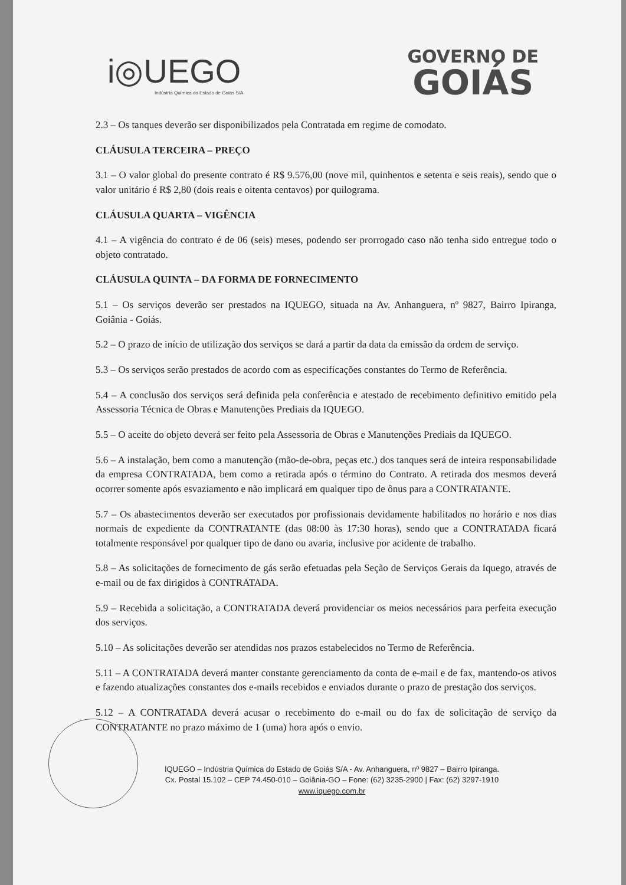i◎UEGO
Indústria Química do Estado de Goiás S/A
GOVERNO DE
GOIÁS
2.3 – Os tanques deverão ser disponibilizados pela Contratada em regime de comodato.
CLÁUSULA TERCEIRA – PREÇO
3.1 – O valor global do presente contrato é R$ 9.576,00 (nove mil, quinhentos e setenta e seis reais), sendo que o valor unitário é R$ 2,80 (dois reais e oitenta centavos) por quilograma.
CLÁUSULA QUARTA – VIGÊNCIA
4.1 – A vigência do contrato é de 06 (seis) meses, podendo ser prorrogado caso não tenha sido entregue todo o objeto contratado.
CLÁUSULA QUINTA – DA FORMA DE FORNECIMENTO
5.1 – Os serviços deverão ser prestados na IQUEGO, situada na Av. Anhanguera, nº 9827, Bairro Ipiranga, Goiânia - Goiás.
5.2 – O prazo de início de utilização dos serviços se dará a partir da data da emissão da ordem de serviço.
5.3 – Os serviços serão prestados de acordo com as especificações constantes do Termo de Referência.
5.4 – A conclusão dos serviços será definida pela conferência e atestado de recebimento definitivo emitido pela Assessoria Técnica de Obras e Manutenções Prediais da IQUEGO.
5.5 – O aceite do objeto deverá ser feito pela Assessoria de Obras e Manutenções Prediais da IQUEGO.
5.6 – A instalação, bem como a manutenção (mão-de-obra, peças etc.) dos tanques será de inteira responsabilidade da empresa CONTRATADA, bem como a retirada após o término do Contrato. A retirada dos mesmos deverá ocorrer somente após esvaziamento e não implicará em qualquer tipo de ônus para a CONTRATANTE.
5.7 – Os abastecimentos deverão ser executados por profissionais devidamente habilitados no horário e nos dias normais de expediente da CONTRATANTE (das 08:00 às 17:30 horas), sendo que a CONTRATADA ficará totalmente responsável por qualquer tipo de dano ou avaria, inclusive por acidente de trabalho.
5.8 – As solicitações de fornecimento de gás serão efetuadas pela Seção de Serviços Gerais da Iquego, através de e-mail ou de fax dirigidos à CONTRATADA.
5.9 – Recebida a solicitação, a CONTRATADA deverá providenciar os meios necessários para perfeita execução dos serviços.
5.10 – As solicitações deverão ser atendidas nos prazos estabelecidos no Termo de Referência.
5.11 – A CONTRATADA deverá manter constante gerenciamento da conta de e-mail e de fax, mantendo-os ativos e fazendo atualizações constantes dos e-mails recebidos e enviados durante o prazo de prestação dos serviços.
5.12 – A CONTRATADA deverá acusar o recebimento do e-mail ou do fax de solicitação de serviço da CONTRATANTE no prazo máximo de 1 (uma) hora após o envio.
IQUEGO – Indústria Química do Estado de Goiás S/A - Av. Anhanguera, nº 9827 – Bairro Ipiranga.
Cx. Postal 15.102 – CEP 74.450-010 – Goiânia-GO – Fone: (62) 3235-2900 | Fax: (62) 3297-1910
www.iquego.com.br